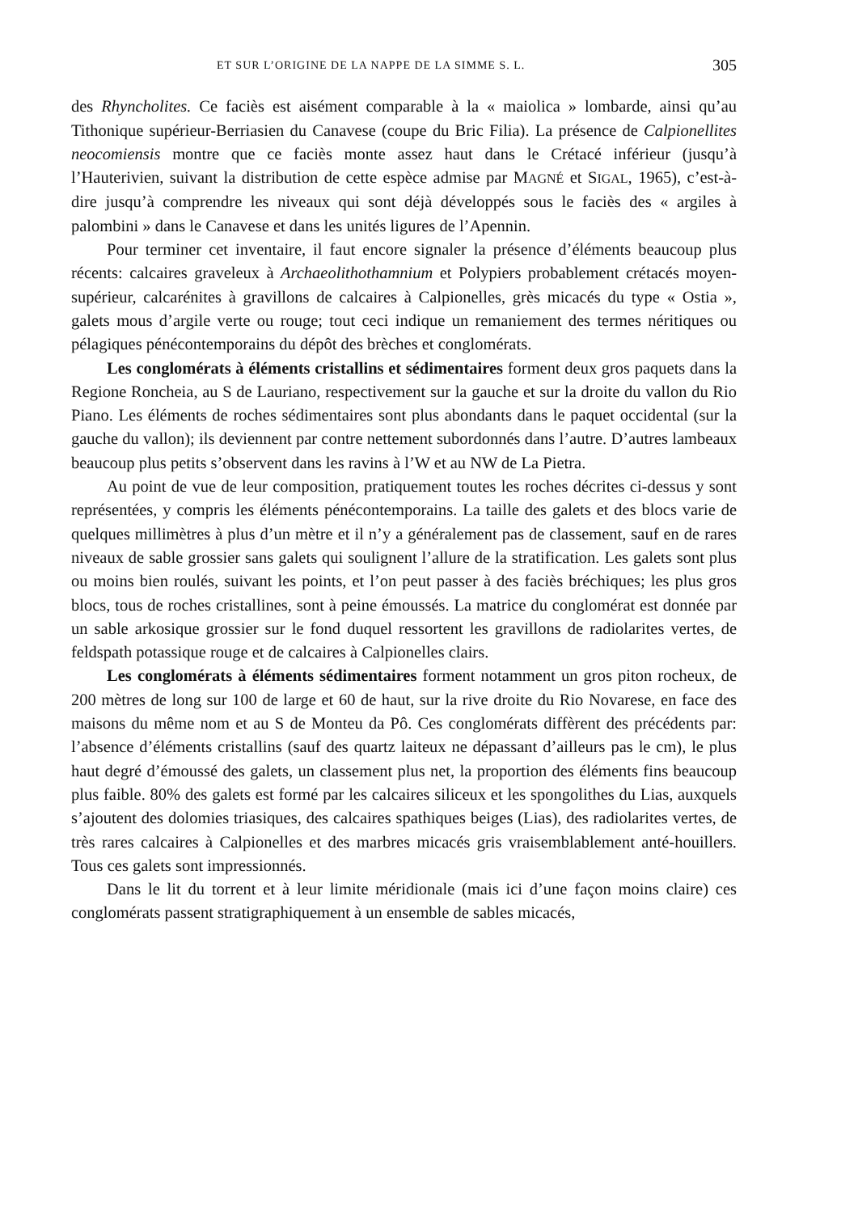ET SUR L’ORIGINE DE LA NAPPE DE LA SIMME S. L. 305
des Rhyncholites. Ce faciès est aisément comparable à la « maiolica » lombarde, ainsi qu’au Tithonique supérieur-Berriasien du Canavese (coupe du Bric Filia). La présence de Calpionellites neocomiensis montre que ce faciès monte assez haut dans le Crétacé inférieur (jusqu’à l’Hauterivien, suivant la distribution de cette espèce admise par MAGNÉ et SIGAL, 1965), c’est-à-dire jusqu’à comprendre les niveaux qui sont déjà développés sous le faciès des « argiles à palombini » dans le Canavese et dans les unités ligures de l’Apennin.
Pour terminer cet inventaire, il faut encore signaler la présence d’éléments beaucoup plus récents: calcaires graveleux à Archaeolithothamnium et Polypiers probablement crétacés moyen-supérieur, calcarénites à gravillons de calcaires à Calpionelles, grès micacés du type « Ostia », galets mous d’argile verte ou rouge; tout ceci indique un remaniement des termes néritiques ou pélagiques pénécontemporains du dépôt des brèches et conglomérats.
Les conglomérats à éléments cristallins et sédimentaires forment deux gros paquets dans la Regione Roncheia, au S de Lauriano, respectivement sur la gauche et sur la droite du vallon du Rio Piano. Les éléments de roches sédimentaires sont plus abondants dans le paquet occidental (sur la gauche du vallon); ils deviennent par contre nettement subordonnés dans l’autre. D’autres lambeaux beaucoup plus petits s’observent dans les ravins à l’W et au NW de La Pietra.
Au point de vue de leur composition, pratiquement toutes les roches décrites ci-dessus y sont représentées, y compris les éléments pénécontemporains. La taille des galets et des blocs varie de quelques millimètres à plus d’un mètre et il n’y a généralement pas de classement, sauf en de rares niveaux de sable grossier sans galets qui soulignent l’allure de la stratification. Les galets sont plus ou moins bien roulés, suivant les points, et l’on peut passer à des faciès bréchiques; les plus gros blocs, tous de roches cristallines, sont à peine émoussés. La matrice du conglomérat est donnée par un sable arkosique grossier sur le fond duquel ressortent les gravillons de radiolarites vertes, de feldspath potassique rouge et de calcaires à Calpionelles clairs.
Les conglomérats à éléments sédimentaires forment notamment un gros piton rocheux, de 200 mètres de long sur 100 de large et 60 de haut, sur la rive droite du Rio Novarese, en face des maisons du même nom et au S de Monteu da Pô. Ces conglomérats diffèrent des précédents par: l’absence d’éléments cristallins (sauf des quartz laiteux ne dépassant d’ailleurs pas le cm), le plus haut degré d’émoussé des galets, un classement plus net, la proportion des éléments fins beaucoup plus faible. 80% des galets est formé par les calcaires siliceux et les spongolithes du Lias, auxquels s’ajoutent des dolomies triasiques, des calcaires spathiques beiges (Lias), des radiolarites vertes, de très rares calcaires à Calpionelles et des marbres micacés gris vraisemblablement anté-houillers. Tous ces galets sont impressionnés.
Dans le lit du torrent et à leur limite méridionale (mais ici d’une façon moins claire) ces conglomérats passent stratigraphiquement à un ensemble de sables micacés,